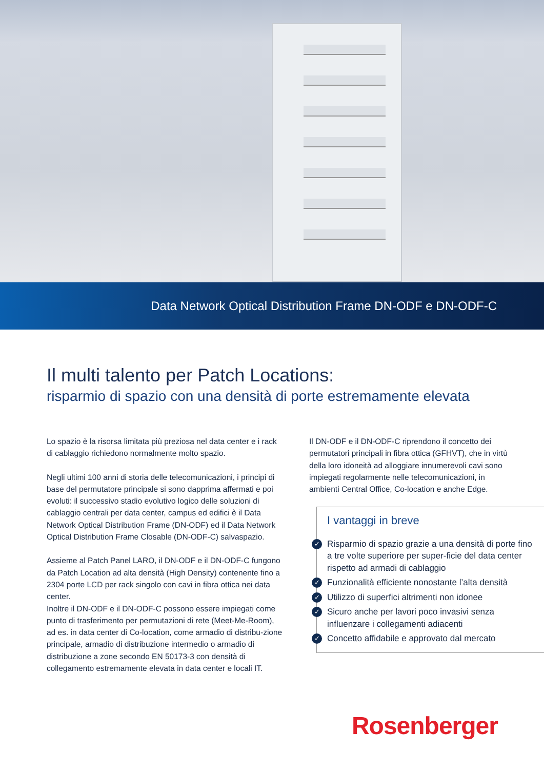Data Network Optical Distribution Frame DN-ODF e DN-ODF-C
Il multi talento per Patch Locations:
risparmio di spazio con una densità di porte estremamente elevata
Lo spazio è la risorsa limitata più preziosa nel data center e i rack di cablaggio richiedono normalmente molto spazio.
Negli ultimi 100 anni di storia delle telecomunicazioni, i principi di base del permutatore principale si sono dapprima affermati e poi evoluti: il successivo stadio evolutivo logico delle soluzioni di cablaggio centrali per data center, campus ed edifici è il Data Network Optical Distribution Frame (DN-ODF) ed il Data Network Optical Distribution Frame Closable (DN-ODF-C) salvaspazio.
Assieme al Patch Panel LARO, il DN-ODF e il DN-ODF-C fungono da Patch Location ad alta densità (High Density) contenente fino a 2304 porte LCD per rack singolo con cavi in fibra ottica nei data center.
Inoltre il DN-ODF e il DN-ODF-C possono essere impiegati come punto di trasferimento per permutazioni di rete (Meet-Me-Room), ad es. in data center di Co-location, come armadio di distribu-zione principale, armadio di distribuzione intermedio o armadio di distribuzione a zone secondo EN 50173-3 con densità di collegamento estremamente elevata in data center e locali IT.
Il DN-ODF e il DN-ODF-C riprendono il concetto dei permutatori principali in fibra ottica (GFHVT), che in virtù della loro idoneità ad alloggiare innumerevoli cavi sono impiegati regolarmente nelle telecomunicazioni, in ambienti Central Office, Co-location e anche Edge.
I vantaggi in breve
✓ Risparmio di spazio grazie a una densità di porte fino a tre volte superiore per super-ficie del data center rispetto ad armadi di cablaggio
✓ Funzionalità efficiente nonostante l’alta densità
✓ Utilizzo di superfici altrimenti non idonee
✓ Sicuro anche per lavori poco invasivi senza influenzare i collegamenti adiacenti
✓ Concetto affidabile e approvato dal mercato
Rosenberger